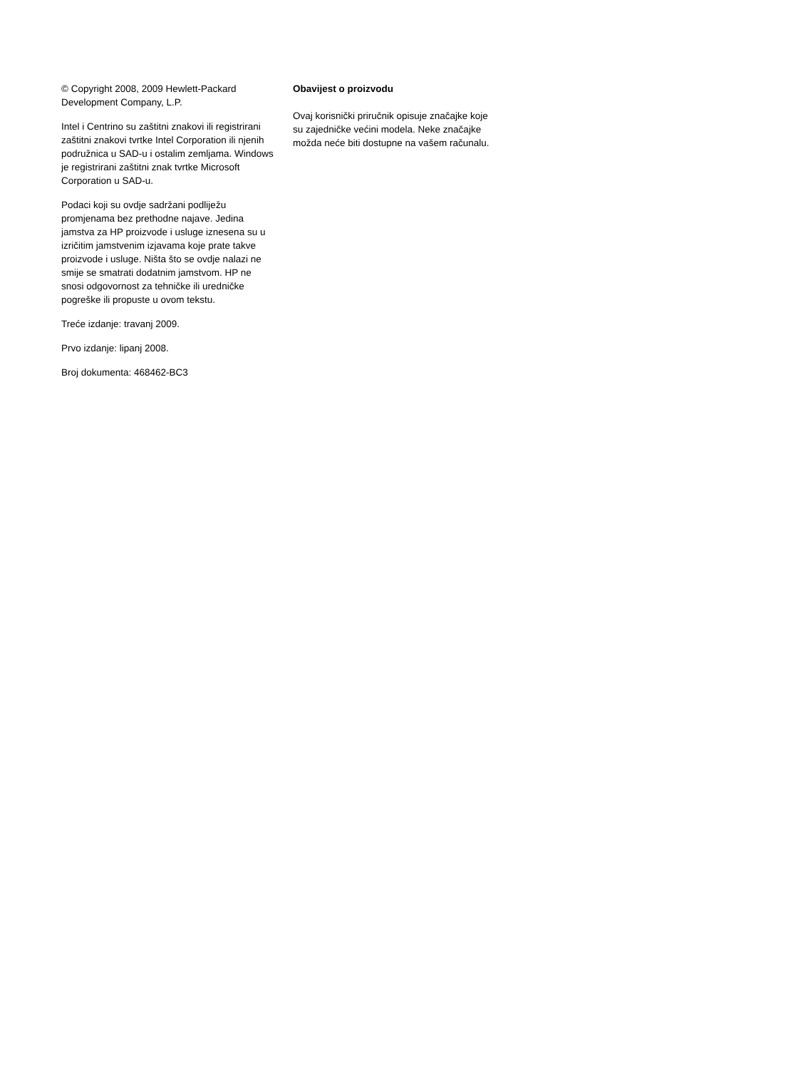© Copyright 2008, 2009 Hewlett-Packard Development Company, L.P.
Intel i Centrino su zaštitni znakovi ili registrirani zaštitni znakovi tvrtke Intel Corporation ili njenih podružnica u SAD-u i ostalim zemljama. Windows je registrirani zaštitni znak tvrtke Microsoft Corporation u SAD-u.
Podaci koji su ovdje sadržani podliježu promjenama bez prethodne najave. Jedina jamstva za HP proizvode i usluge iznesena su u izričitim jamstvenim izjavama koje prate takve proizvode i usluge. Ništa što se ovdje nalazi ne smije se smatrati dodatnim jamstvom. HP ne snosi odgovornost za tehničke ili uredničke pogreške ili propuste u ovom tekstu.
Treće izdanje: travanj 2009.
Prvo izdanje: lipanj 2008.
Broj dokumenta: 468462-BC3
Obavijest o proizvodu
Ovaj korisnički priručnik opisuje značajke koje su zajedničke većini modela. Neke značajke možda neće biti dostupne na vašem računalu.